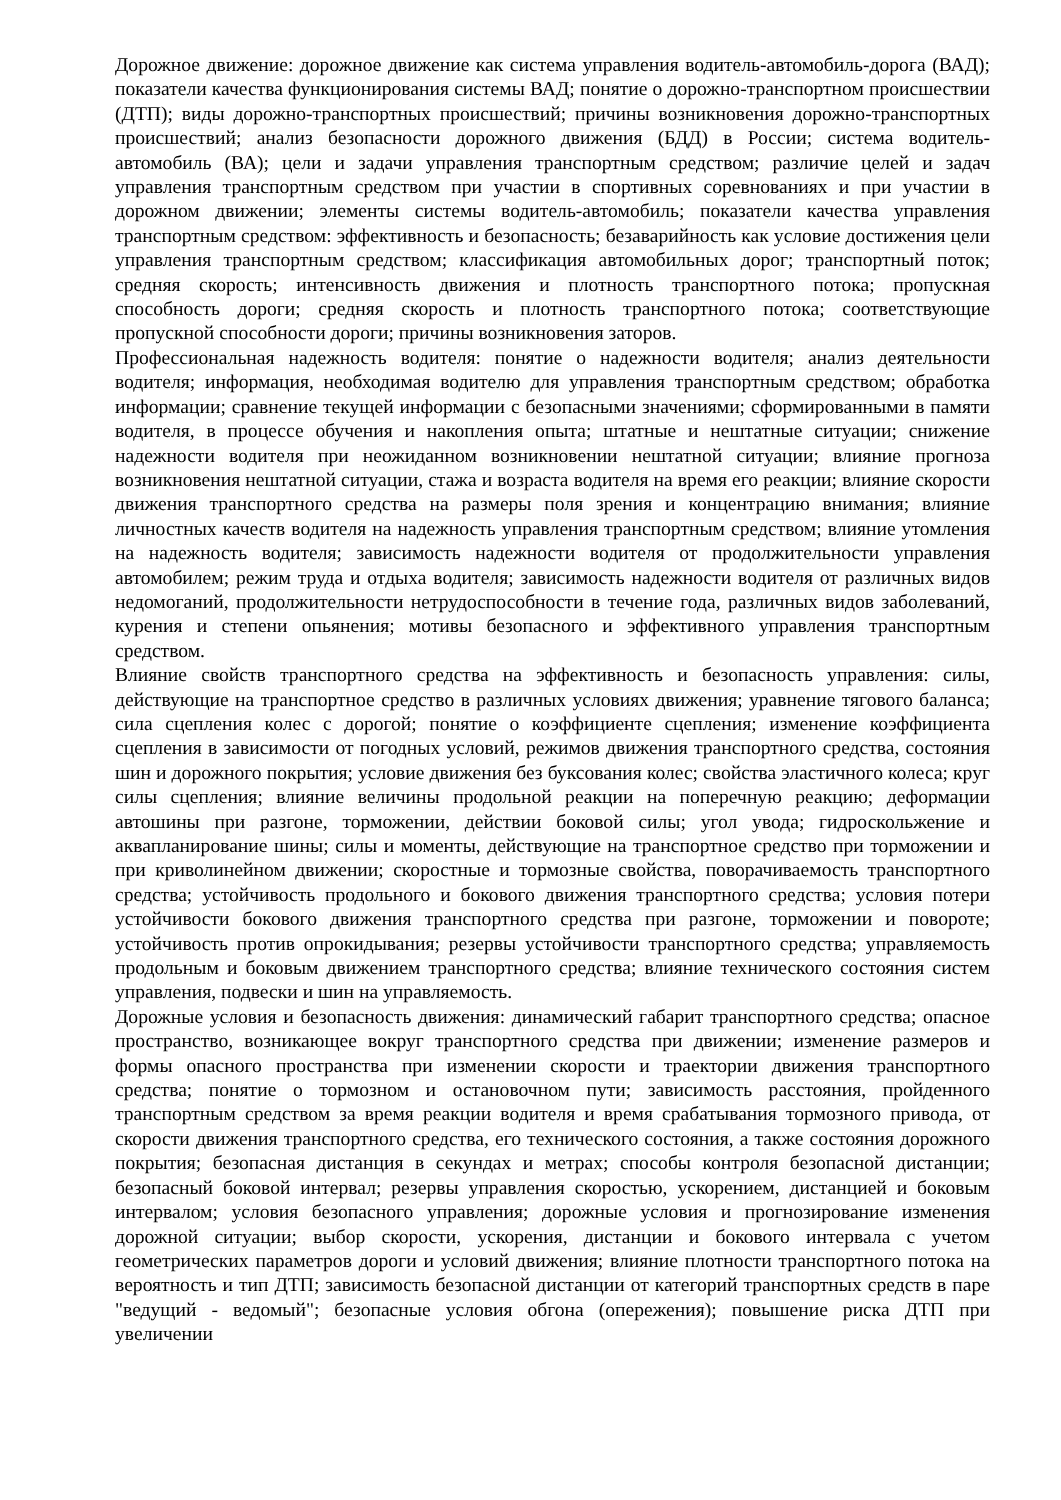Дорожное движение: дорожное движение как система управления водитель-автомобиль-дорога (ВАД); показатели качества функционирования системы ВАД; понятие о дорожно-транспортном происшествии (ДТП); виды дорожно-транспортных происшествий; причины возникновения дорожно-транспортных происшествий; анализ безопасности дорожного движения (БДД) в России; система водитель-автомобиль (ВА); цели и задачи управления транспортным средством; различие целей и задач управления транспортным средством при участии в спортивных соревнованиях и при участии в дорожном движении; элементы системы водитель-автомобиль; показатели качества управления транспортным средством: эффективность и безопасность; безаварийность как условие достижения цели управления транспортным средством; классификация автомобильных дорог; транспортный поток; средняя скорость; интенсивность движения и плотность транспортного потока; пропускная способность дороги; средняя скорость и плотность транспортного потока; соответствующие пропускной способности дороги; причины возникновения заторов.
Профессиональная надежность водителя: понятие о надежности водителя; анализ деятельности водителя; информация, необходимая водителю для управления транспортным средством; обработка информации; сравнение текущей информации с безопасными значениями; сформированными в памяти водителя, в процессе обучения и накопления опыта; штатные и нештатные ситуации; снижение надежности водителя при неожиданном возникновении нештатной ситуации; влияние прогноза возникновения нештатной ситуации, стажа и возраста водителя на время его реакции; влияние скорости движения транспортного средства на размеры поля зрения и концентрацию внимания; влияние личностных качеств водителя на надежность управления транспортным средством; влияние утомления на надежность водителя; зависимость надежности водителя от продолжительности управления автомобилем; режим труда и отдыха водителя; зависимость надежности водителя от различных видов недомоганий, продолжительности нетрудоспособности в течение года, различных видов заболеваний, курения и степени опьянения; мотивы безопасного и эффективного управления транспортным средством.
Влияние свойств транспортного средства на эффективность и безопасность управления: силы, действующие на транспортное средство в различных условиях движения; уравнение тягового баланса; сила сцепления колес с дорогой; понятие о коэффициенте сцепления; изменение коэффициента сцепления в зависимости от погодных условий, режимов движения транспортного средства, состояния шин и дорожного покрытия; условие движения без буксования колес; свойства эластичного колеса; круг силы сцепления; влияние величины продольной реакции на поперечную реакцию; деформации автошины при разгоне, торможении, действии боковой силы; угол увода; гидроскольжение и аквапланирование шины; силы и моменты, действующие на транспортное средство при торможении и при криволинейном движении; скоростные и тормозные свойства, поворачиваемость транспортного средства; устойчивость продольного и бокового движения транспортного средства; условия потери устойчивости бокового движения транспортного средства при разгоне, торможении и повороте; устойчивость против опрокидывания; резервы устойчивости транспортного средства; управляемость продольным и боковым движением транспортного средства; влияние технического состояния систем управления, подвески и шин на управляемость.
Дорожные условия и безопасность движения: динамический габарит транспортного средства; опасное пространство, возникающее вокруг транспортного средства при движении; изменение размеров и формы опасного пространства при изменении скорости и траектории движения транспортного средства; понятие о тормозном и остановочном пути; зависимость расстояния, пройденного транспортным средством за время реакции водителя и время срабатывания тормозного привода, от скорости движения транспортного средства, его технического состояния, а также состояния дорожного покрытия; безопасная дистанция в секундах и метрах; способы контроля безопасной дистанции; безопасный боковой интервал; резервы управления скоростью, ускорением, дистанцией и боковым интервалом; условия безопасного управления; дорожные условия и прогнозирование изменения дорожной ситуации; выбор скорости, ускорения, дистанции и бокового интервала с учетом геометрических параметров дороги и условий движения; влияние плотности транспортного потока на вероятность и тип ДТП; зависимость безопасной дистанции от категорий транспортных средств в паре "ведущий - ведомый"; безопасные условия обгона (опережения); повышение риска ДТП при увеличении